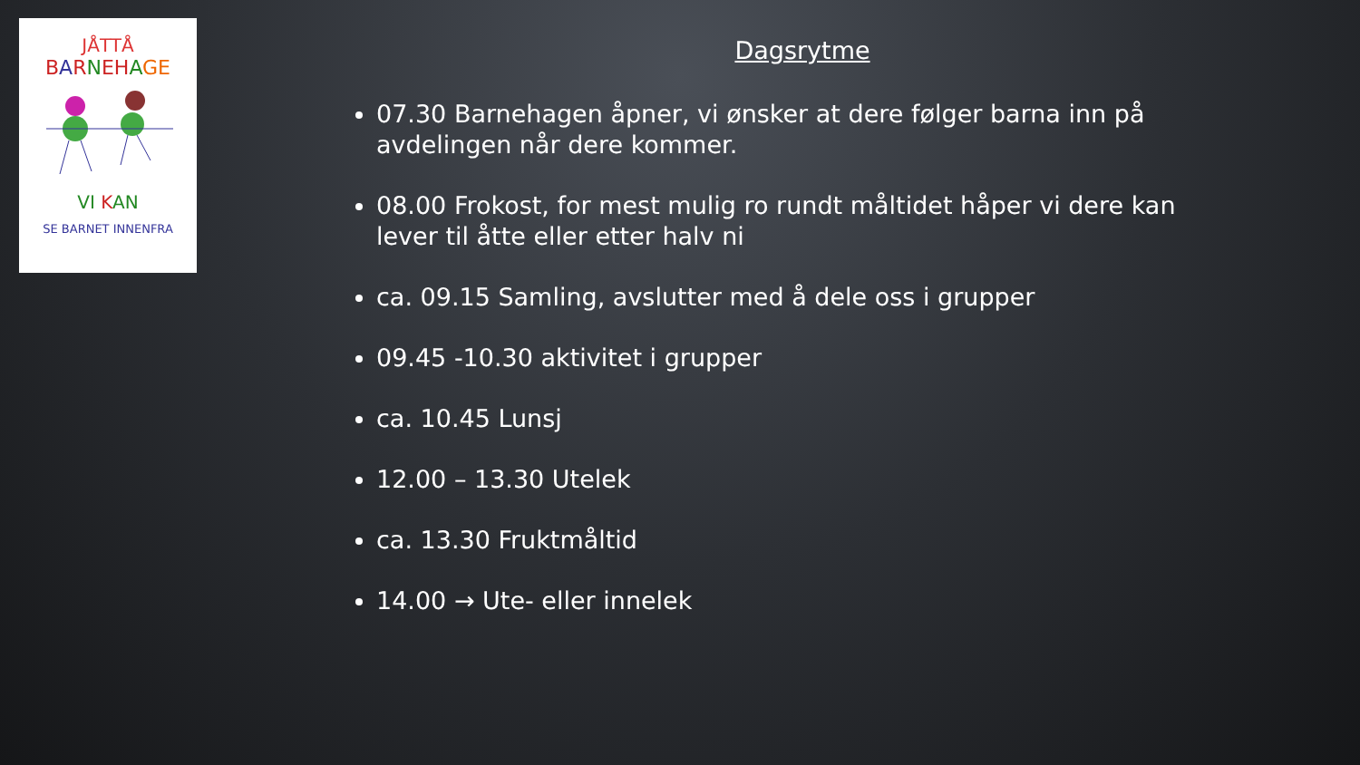JÅTTÅ
BARNEHAGE
VI KAN
SE BARNET INNENFRA
Dagsrytme
07.30 Barnehagen åpner, vi ønsker at dere følger barna inn på avdelingen når dere kommer.
08.00 Frokost, for mest mulig ro rundt måltidet håper vi dere kan lever til åtte eller etter halv ni
ca. 09.15 Samling, avslutter med å dele oss i grupper
09.45 -10.30 aktivitet i grupper
ca. 10.45 Lunsj
12.00 – 13.30 Utelek
ca. 13.30 Fruktmåltid
14.00 → Ute- eller innelek